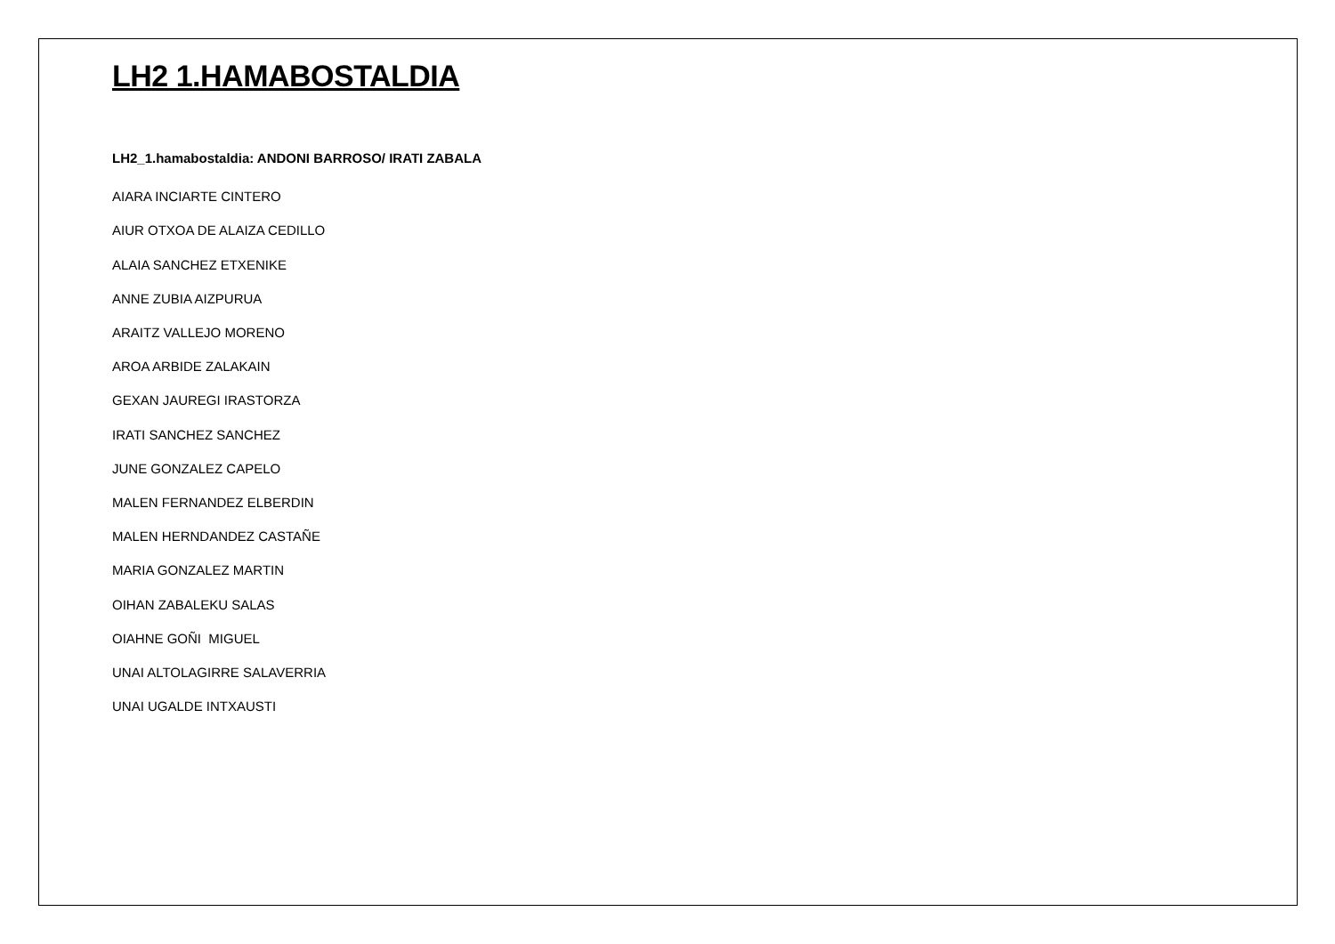LH2 1.HAMABOSTALDIA
LH2_1.hamabostaldia: ANDONI BARROSO/ IRATI ZABALA
AIARA INCIARTE CINTERO
AIUR OTXOA DE ALAIZA CEDILLO
ALAIA SANCHEZ ETXENIKE
ANNE ZUBIA AIZPURUA
ARAITZ VALLEJO MORENO
AROA ARBIDE ZALAKAIN
GEXAN JAUREGI IRASTORZA
IRATI SANCHEZ SANCHEZ
JUNE GONZALEZ CAPELO
MALEN FERNANDEZ ELBERDIN
MALEN HERNDANDEZ CASTAÑE
MARIA GONZALEZ MARTIN
OIHAN ZABALEKU SALAS
OIAHNE GOÑI MIGUEL
UNAI ALTOLAGIRRE SALAVERRIA
UNAI UGALDE INTXAUSTI